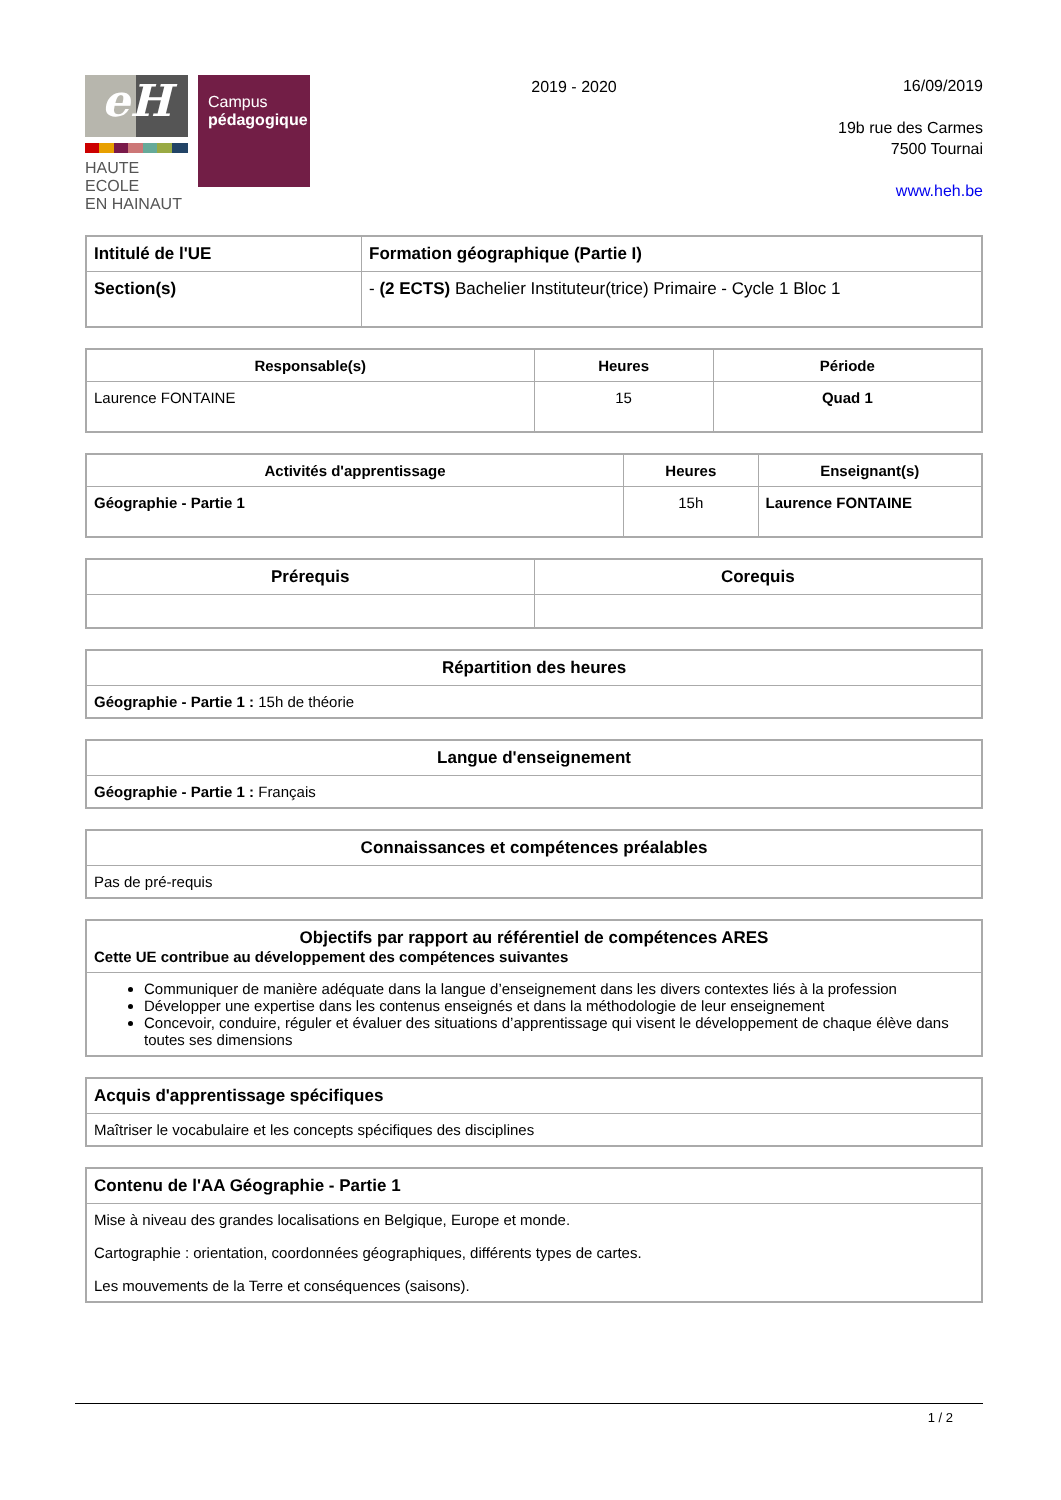eH
HAUTE ECOLE
EN HAINAUT
Campus
pédagogique
2019 - 2020
16/09/2019
19b rue des Carmes
7500 Tournai
www.heh.be
| Intitulé de l'UE | Formation géographique (Partie I) |
| Section(s) | - (2 ECTS) Bachelier Instituteur(trice) Primaire - Cycle 1 Bloc 1 |
| Responsable(s) | Heures | Période |
| --- | --- | --- |
| Laurence FONTAINE | 15 | Quad 1 |
| Activités d'apprentissage | Heures | Enseignant(s) |
| --- | --- | --- |
| Géographie - Partie 1 | 15h | Laurence FONTAINE |
| Prérequis | Corequis |
| --- | --- |
| Répartition des heures |
| --- |
| Géographie - Partie 1 : 15h de théorie |
| Langue d'enseignement |
| --- |
| Géographie - Partie 1 : Français |
| Connaissances et compétences préalables |
| --- |
| Pas de pré-requis |
| Objectifs par rapport au référentiel de compétences ARES Cette UE contribue au développement des compétences suivantes |
| --- |
| Communiquer de manière adéquate dans la langue d’enseignement dans les divers contextes liés à la profession Développer une expertise dans les contenus enseignés et dans la méthodologie de leur enseignement Concevoir, conduire, réguler et évaluer des situations d’apprentissage qui visent le développement de chaque élève dans toutes ses dimensions |
| Acquis d'apprentissage spécifiques |
| --- |
| Maîtriser le vocabulaire et les concepts spécifiques des disciplines |
| Contenu de l'AA Géographie - Partie 1 |
| --- |
| Mise à niveau des grandes localisations en Belgique, Europe et monde. Cartographie : orientation, coordonnées géographiques, différents types de cartes. Les mouvements de la Terre et conséquences (saisons). |
1 / 2